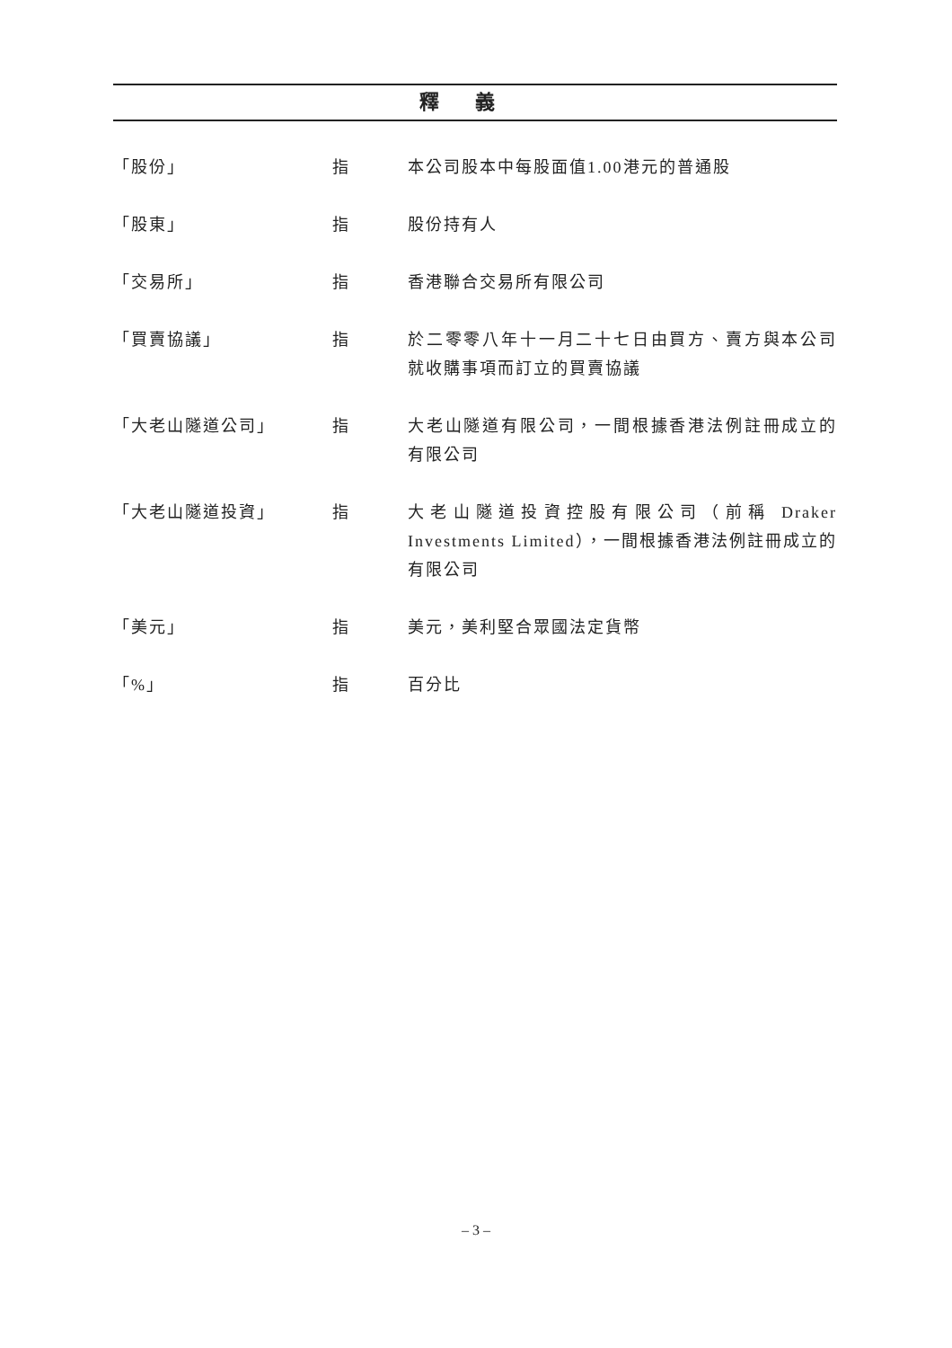釋義
「股份」 指 本公司股本中每股面值1.00港元的普通股
「股東」 指 股份持有人
「交易所」 指 香港聯合交易所有限公司
「買賣協議」 指 於二零零八年十一月二十七日由買方、賣方與本公司就收購事項而訂立的買賣協議
「大老山隧道公司」 指 大老山隧道有限公司，一間根據香港法例註冊成立的有限公司
「大老山隧道投資」 指 大老山隧道投資控股有限公司（前稱 Draker Investments Limited），一間根據香港法例註冊成立的有限公司
「美元」 指 美元，美利堅合眾國法定貨幣
「%」 指 百分比
– 3 –